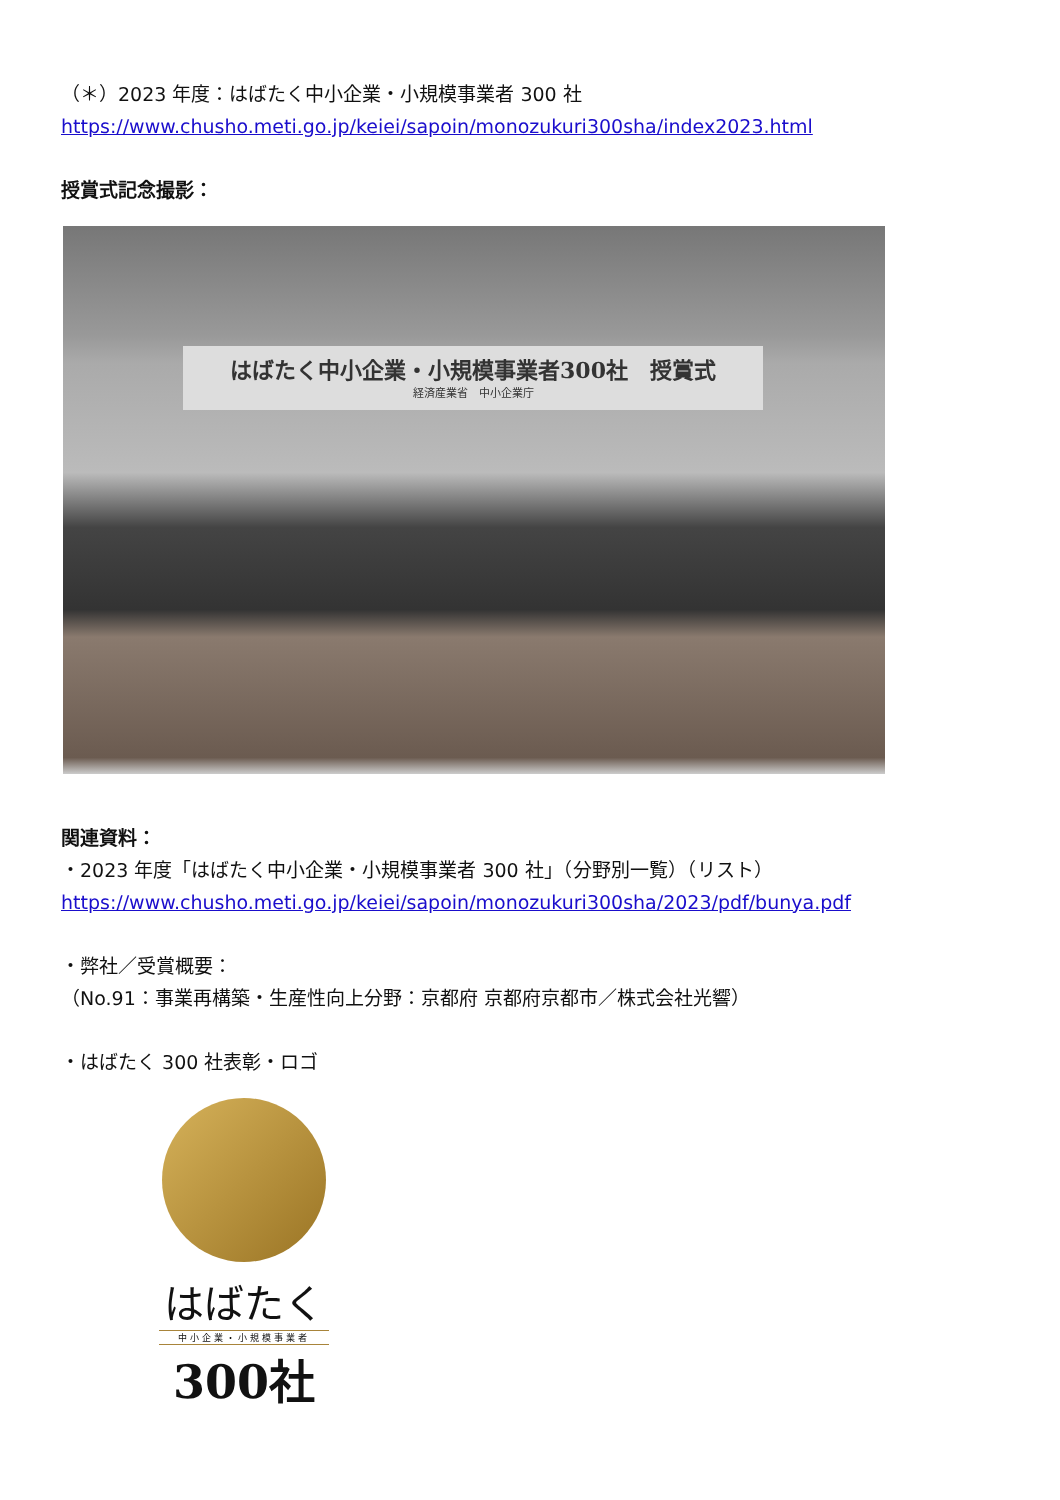（＊）2023 年度：はばたく中小企業・小規模事業者 300 社
https://www.chusho.meti.go.jp/keiei/sapoin/monozukuri300sha/index2023.html
授賞式記念撮影：
はばたく中小企業・小規模事業者300社　授賞式
経済産業省　中小企業庁
関連資料：
・2023 年度「はばたく中小企業・小規模事業者 300 社」（分野別一覧）（リスト）
https://www.chusho.meti.go.jp/keiei/sapoin/monozukuri300sha/2023/pdf/bunya.pdf
・弊社／受賞概要：
（No.91：事業再構築・生産性向上分野：京都府 京都府京都市／株式会社光響）
・はばたく 300 社表彰・ロゴ
はばたく
中小企業・小規模事業者
300社